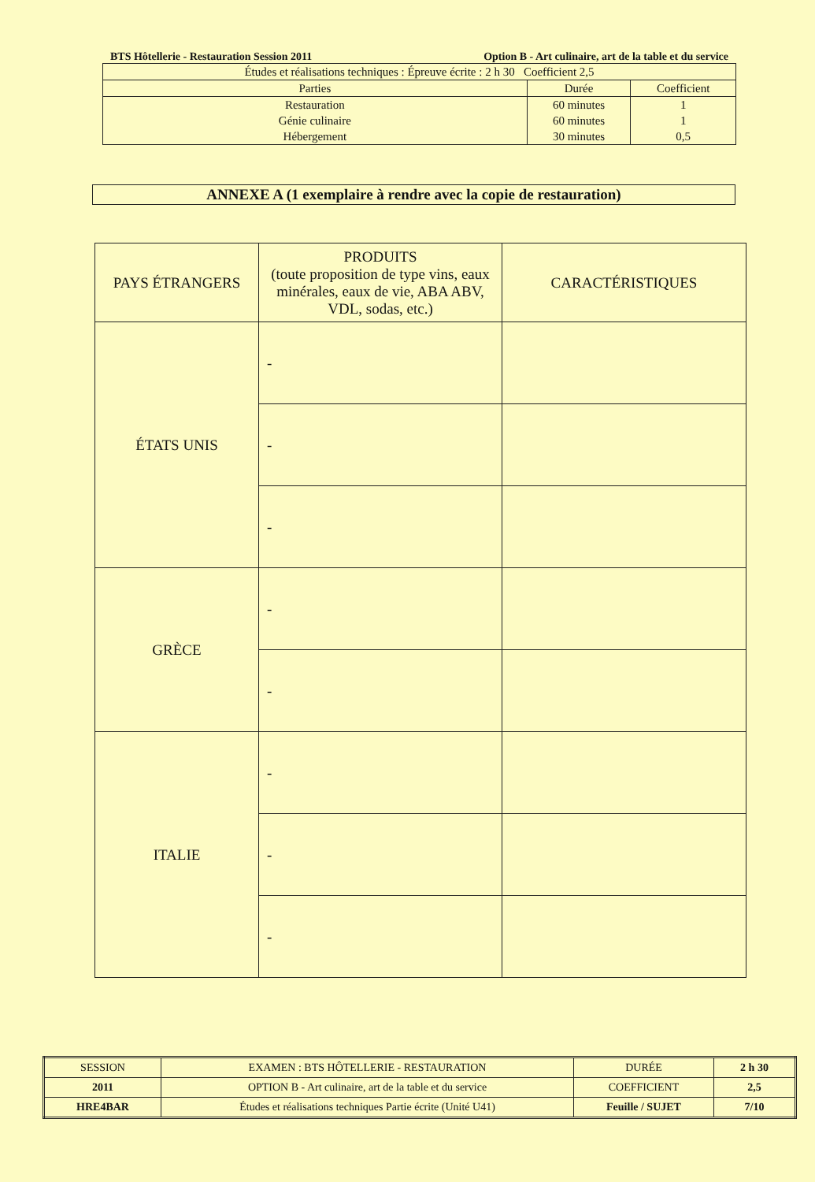BTS Hôtellerie - Restauration Session 2011 Option B - Art culinaire, art de la table et du service
| Études et réalisations techniques : Épreuve écrite : 2 h 30 Coefficient 2,5 | | |
| Parties | Durée | Coefficient |
| Restauration Génie culinaire Hébergement | 60 minutes 60 minutes 30 minutes | 1 1 0,5 |
ANNEXE A (1 exemplaire à rendre avec la copie de restauration)
| PAYS ÉTRANGERS | PRODUITS (toute proposition de type vins, eaux minérales, eaux de vie, ABA ABV, VDL, sodas, etc.) | CARACTÉRISTIQUES |
| --- | --- | --- |
| ÉTATS UNIS | - | |
| | - | |
| | - | |
| GRÈCE | - | |
| | - | |
| ITALIE | - | |
| | - | |
| | - | |
| SESSION | EXAMEN : BTS HÔTELLERIE - RESTAURATION | DURÉE | 2 h 30 |
| 2011 | OPTION B - Art culinaire, art de la table et du service | COEFFICIENT | 2,5 |
| HRE4BAR | Études et réalisations techniques Partie écrite (Unité U41) | Feuille / SUJET | 7/10 |